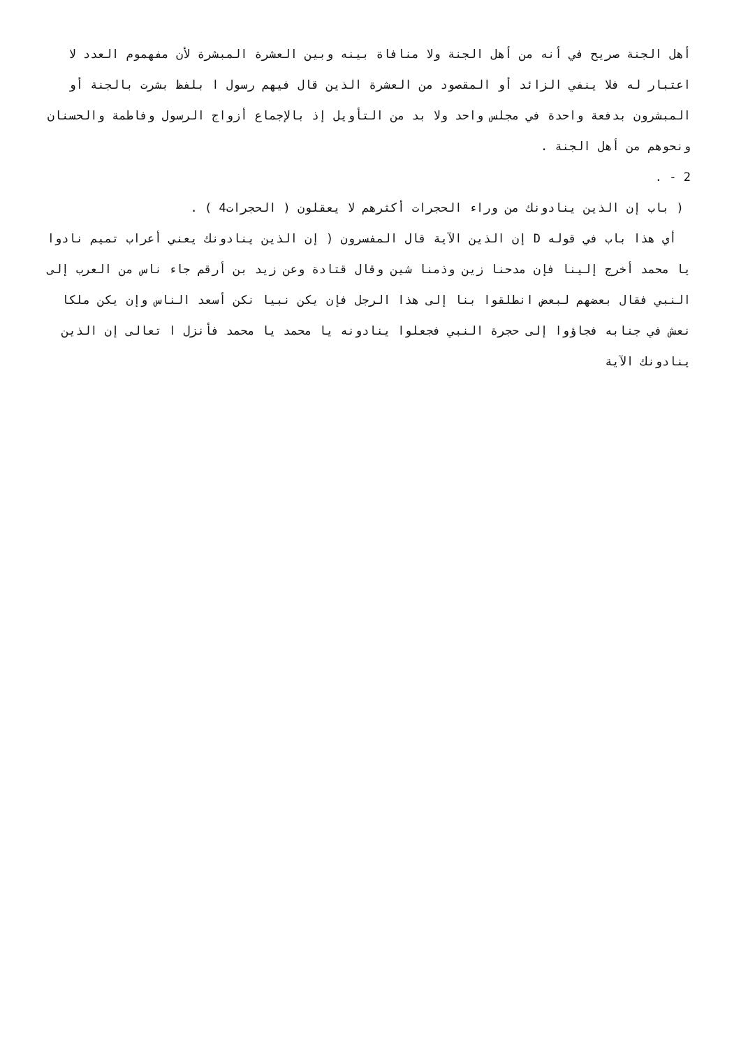أهل الجنة صريح في أنه من أهل الجنة ولا منافاة بينه وبين العشرة المبشرة لأن مفهموم العدد لا اعتبار له فلا ينفي الزائد أو المقصود من العشرة الذين قال فيهم رسول ا بلفظ بشرت بالجنة أو المبشرون بدفعة واحدة في مجلس واحد ولا بد من التأويل إذ بالإجماع أزواج الرسول وفاطمة والحسنان ونحوهم من أهل الجنة .
2 - .
( باب إن الذين ينادونك من وراء الحجرات أكثرهم لا يعقلون ( الحجرات4 ) .
أي هذا باب في قوله D إن الذين الآية قال المفسرون ( إن الذين ينادونك يعني أعراب تميم نادوا يا محمد أخرج إلينا فإن مدحنا زين وذمنا شين وقال قتادة وعن زيد بن أرقم جاء ناس من العرب إلى النبي فقال بعضهم لبعض انطلقوا بنا إلى هذا الرجل فإن يكن نبيا نكن أسعد الناس وإن يكن ملكا نعش في جنابه فجاؤوا إلى حجرة النبي فجعلوا ينادونه يا محمد يا محمد فأنزل ا تعالى إن الذين ينادونك الآية